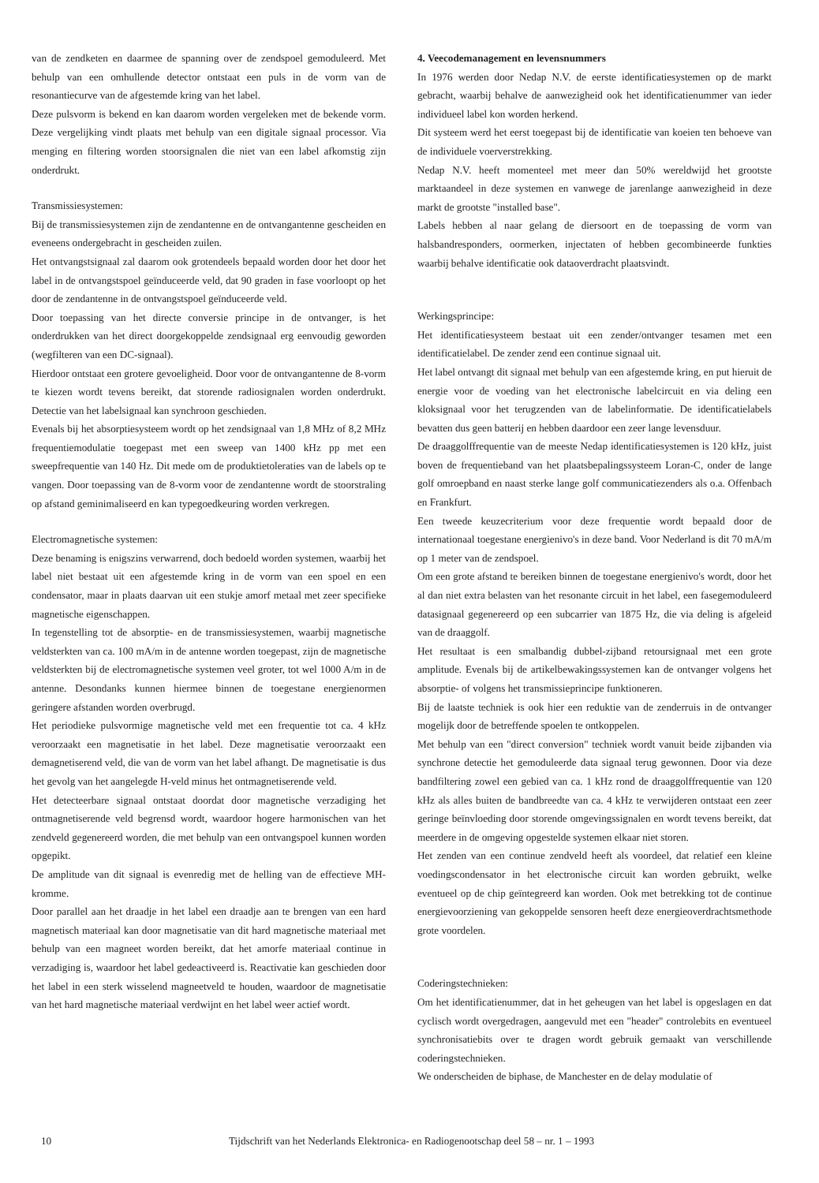van de zendketen en daarmee de spanning over de zendspoel gemoduleerd. Met behulp van een omhullende detector ontstaat een puls in de vorm van de resonantiecurve van de afgestemde kring van het label.
Deze pulsvorm is bekend en kan daarom worden vergeleken met de bekende vorm. Deze vergelijking vindt plaats met behulp van een digitale signaal processor. Via menging en filtering worden stoorsignalen die niet van een label afkomstig zijn onderdrukt.
Transmissiesystemen:
Bij de transmissiesystemen zijn de zendantenne en de ontvangantenne gescheiden en eveneens ondergebracht in gescheiden zuilen.
Het ontvangstsignaal zal daarom ook grotendeels bepaald worden door het door het label in de ontvangstspoel geïnduceerde veld, dat 90 graden in fase voorloopt op het door de zendantenne in de ontvangstspoel geïnduceerde veld.
Door toepassing van het directe conversie principe in de ontvanger, is het onderdrukken van het direct doorgekoppelde zendsignaal erg eenvoudig geworden (wegfilteren van een DC-signaal).
Hierdoor ontstaat een grotere gevoeligheid. Door voor de ontvangantenne de 8-vorm te kiezen wordt tevens bereikt, dat storende radiosignalen worden onderdrukt. Detectie van het labelsignaal kan synchroon geschieden.
Evenals bij het absorptiesysteem wordt op het zendsignaal van 1,8 MHz of 8,2 MHz frequentiemodulatie toegepast met een sweep van 1400 kHz pp met een sweepfrequentie van 140 Hz. Dit mede om de produktietoleraties van de labels op te vangen. Door toepassing van de 8-vorm voor de zendantenne wordt de stoorstraling op afstand geminimaliseerd en kan typegoedkeuring worden verkregen.
Electromagnetische systemen:
Deze benaming is enigszins verwarrend, doch bedoeld worden systemen, waarbij het label niet bestaat uit een afgestemde kring in de vorm van een spoel en een condensator, maar in plaats daarvan uit een stukje amorf metaal met zeer specifieke magnetische eigenschappen.
In tegenstelling tot de absorptie- en de transmissiesystemen, waarbij magnetische veldsterkten van ca. 100 mA/m in de antenne worden toegepast, zijn de magnetische veldsterkten bij de electromagnetische systemen veel groter, tot wel 1000 A/m in de antenne. Desondanks kunnen hiermee binnen de toegestane energienormen geringere afstanden worden overbrugd.
Het periodieke pulsvormige magnetische veld met een frequentie tot ca. 4 kHz veroorzaakt een magnetisatie in het label. Deze magnetisatie veroorzaakt een demagnetiserend veld, die van de vorm van het label afhangt. De magnetisatie is dus het gevolg van het aangelegde H-veld minus het ontmagnetiserende veld.
Het detecteerbare signaal ontstaat doordat door magnetische verzadiging het ontmagnetiserende veld begrensd wordt, waardoor hogere harmonischen van het zendveld gegenereerd worden, die met behulp van een ontvangspoel kunnen worden opgepikt.
De amplitude van dit signaal is evenredig met de helling van de effectieve MH-kromme.
Door parallel aan het draadje in het label een draadje aan te brengen van een hard magnetisch materiaal kan door magnetisatie van dit hard magnetische materiaal met behulp van een magneet worden bereikt, dat het amorfe materiaal continue in verzadiging is, waardoor het label gedeactiveerd is. Reactivatie kan geschieden door het label in een sterk wisselend magneetveld te houden, waardoor de magnetisatie van het hard magnetische materiaal verdwijnt en het label weer actief wordt.
4. Veecodemanagement en levensnummers
In 1976 werden door Nedap N.V. de eerste identificatiesystemen op de markt gebracht, waarbij behalve de aanwezigheid ook het identificatienummer van ieder individueel label kon worden herkend.
Dit systeem werd het eerst toegepast bij de identificatie van koeien ten behoeve van de individuele voerverstrekking.
Nedap N.V. heeft momenteel met meer dan 50% wereldwijd het grootste marktaandeel in deze systemen en vanwege de jarenlange aanwezigheid in deze markt de grootste "installed base".
Labels hebben al naar gelang de diersoort en de toepassing de vorm van halsbandresponders, oormerken, injectaten of hebben gecombineerde funkties waarbij behalve identificatie ook dataoverdracht plaatsvindt.
Werkingsprincipe:
Het identificatiesysteem bestaat uit een zender/ontvanger tesamen met een identificatielabel. De zender zend een continue signaal uit.
Het label ontvangt dit signaal met behulp van een afgestemde kring, en put hieruit de energie voor de voeding van het electronische labelcircuit en via deling een kloksignaal voor het terugzenden van de labelinformatie. De identificatielabels bevatten dus geen batterij en hebben daardoor een zeer lange levensduur.
De draaggolffrequentie van de meeste Nedap identificatiesystemen is 120 kHz, juist boven de frequentieband van het plaatsbepalingssysteem Loran-C, onder de lange golf omroepband en naast sterke lange golf communicatiezenders als o.a. Offenbach en Frankfurt.
Een tweede keuzecriterium voor deze frequentie wordt bepaald door de internationaal toegestane energienivo's in deze band. Voor Nederland is dit 70 mA/m op 1 meter van de zendspoel.
Om een grote afstand te bereiken binnen de toegestane energienivo's wordt, door het al dan niet extra belasten van het resonante circuit in het label, een fasegemoduleerd datasignaal gegenereerd op een subcarrier van 1875 Hz, die via deling is afgeleid van de draaggolf.
Het resultaat is een smalbandig dubbel-zijband retoursignaal met een grote amplitude. Evenals bij de artikelbewakingssystemen kan de ontvanger volgens het absorptie- of volgens het transmissieprincipe funktioneren.
Bij de laatste techniek is ook hier een reduktie van de zenderruis in de ontvanger mogelijk door de betreffende spoelen te ontkoppelen.
Met behulp van een "direct conversion" techniek wordt vanuit beide zijbanden via synchrone detectie het gemoduleerde data signaal terug gewonnen. Door via deze bandfiltering zowel een gebied van ca. 1 kHz rond de draaggolffrequentie van 120 kHz als alles buiten de bandbreedte van ca. 4 kHz te verwijderen ontstaat een zeer geringe beïnvloeding door storende omgevingssignalen en wordt tevens bereikt, dat meerdere in de omgeving opgestelde systemen elkaar niet storen.
Het zenden van een continue zendveld heeft als voordeel, dat relatief een kleine voedingscondensator in het electronische circuit kan worden gebruikt, welke eventueel op de chip geïntegreerd kan worden. Ook met betrekking tot de continue energievoorziening van gekoppelde sensoren heeft deze energieoverdrachtsmethode grote voordelen.
Coderingstechnieken:
Om het identificatienummer, dat in het geheugen van het label is opgeslagen en dat cyclisch wordt overgedragen, aangevuld met een "header" controlebits en eventueel synchronisatiebits over te dragen wordt gebruik gemaakt van verschillende coderingstechnieken.
We onderscheiden de biphase, de Manchester en de delay modulatie of
10 Tijdschrift van het Nederlands Elektronica- en Radiogenootschap deel 58 – nr. 1 – 1993